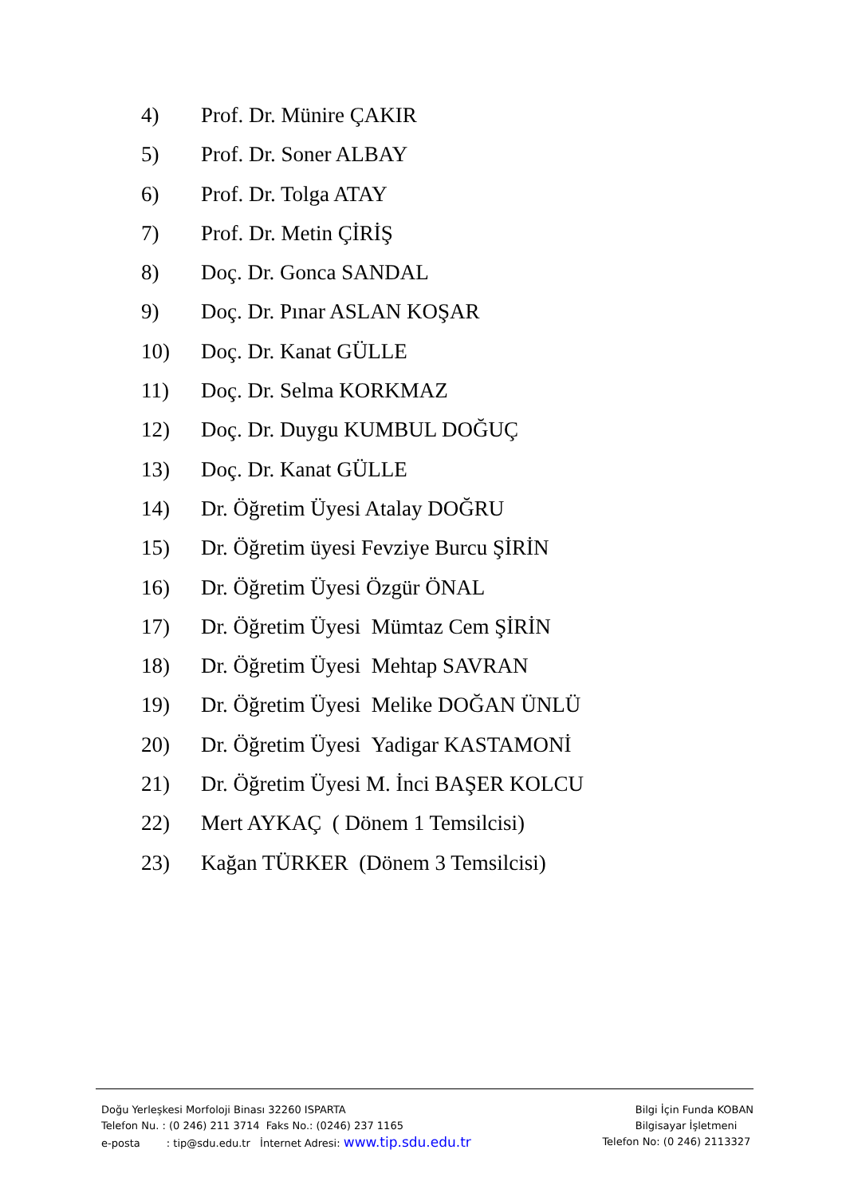4) Prof. Dr. Münire ÇAKIR
5) Prof. Dr. Soner ALBAY
6) Prof. Dr. Tolga ATAY
7) Prof. Dr. Metin ÇİRİŞ
8) Doç. Dr. Gonca SANDAL
9) Doç. Dr. Pınar ASLAN KOŞAR
10) Doç. Dr. Kanat GÜLLE
11) Doç. Dr. Selma KORKMAZ
12) Doç. Dr. Duygu KUMBUL DOĞUÇ
13) Doç. Dr. Kanat GÜLLE
14) Dr. Öğretim Üyesi Atalay DOĞRU
15) Dr. Öğretim üyesi Fevziye Burcu ŞİRİN
16) Dr. Öğretim Üyesi Özgür ÖNAL
17) Dr. Öğretim Üyesi Mümtaz Cem ŞİRİN
18) Dr. Öğretim Üyesi Mehtap SAVRAN
19) Dr. Öğretim Üyesi Melike DOĞAN ÜNLÜ
20) Dr. Öğretim Üyesi Yadigar KASTAMONİ
21) Dr. Öğretim Üyesi M. İnci BAŞER KOLCU
22) Mert AYKAÇ ( Dönem 1 Temsilcisi)
23) Kağan TÜRKER (Dönem 3 Temsilcisi)
Doğu Yerleşkesi Morfoloji Binası 32260 ISPARTA
Telefon Nu. : (0 246) 211 3714 Faks No.: (0246) 237 1165
e-posta : tip@sdu.edu.tr İnternet Adresi: www.tip.sdu.edu.tr
Bilgi İçin Funda KOBAN
Bilgisayar İşletmeni
Telefon No: (0 246) 2113327